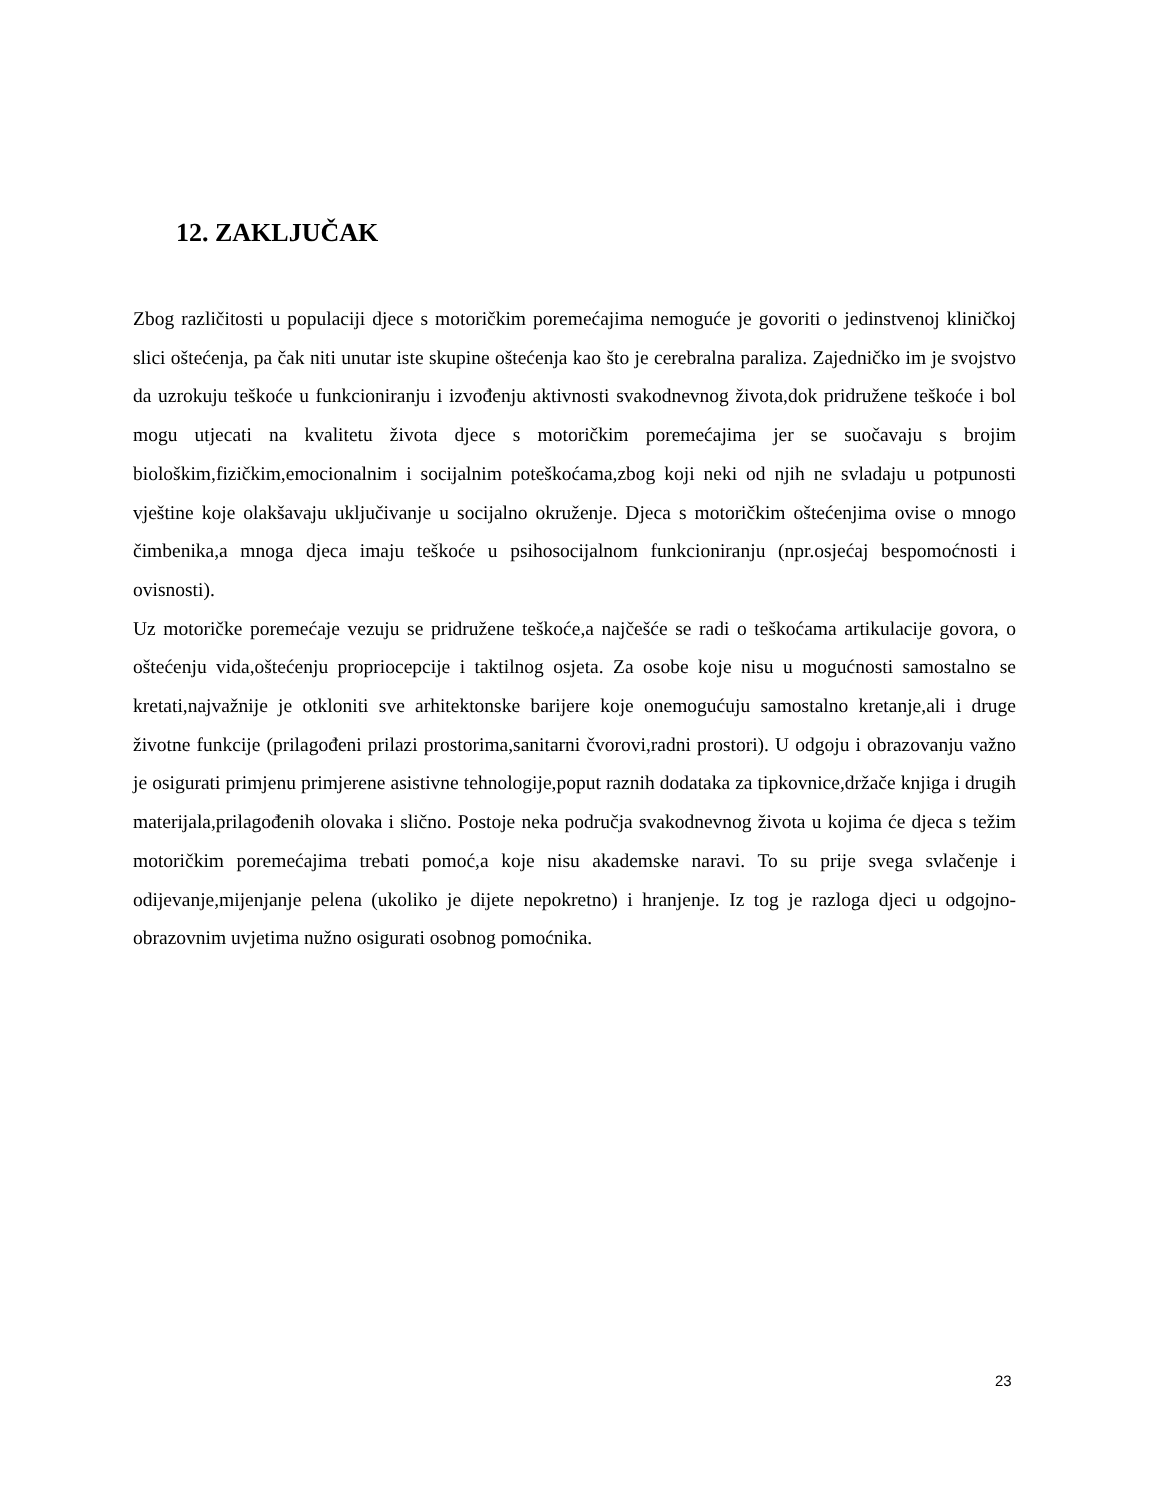12. ZAKLJUČAK
Zbog različitosti u populaciji djece s motoričkim poremećajima nemoguće je govoriti o jedinstvenoj kliničkoj slici oštećenja, pa čak niti unutar iste skupine oštećenja kao što je cerebralna paraliza. Zajedničko im je svojstvo da uzrokuju teškoće u funkcioniranju i izvođenju aktivnosti svakodnevnog života,dok pridružene teškoće i bol mogu utjecati na kvalitetu života djece s motoričkim poremećajima jer se suočavaju s brojim biološkim,fizičkim,emocionalnim i socijalnim poteškoćama,zbog koji neki od njih ne svladaju u potpunosti vještine koje olakšavaju uključivanje u socijalno okruženje. Djeca s motoričkim oštećenjima ovise o mnogo čimbenika,a mnoga djeca imaju teškoće u psihosocijalnom funkcioniranju (npr.osjećaj bespomoćnosti i ovisnosti).
Uz motoričke poremećaje vezuju se pridružene teškoće,a najčešće se radi o teškoćama artikulacije govora, o oštećenju vida,oštećenju propriocepcije i taktilnog osjeta. Za osobe koje nisu u mogućnosti samostalno se kretati,najvažnije je otkloniti sve arhitektonske barijere koje onemogućuju samostalno kretanje,ali i druge životne funkcije (prilagođeni prilazi prostorima,sanitarni čvorovi,radni prostori). U odgoju i obrazovanju važno je osigurati primjenu primjerene asistivne tehnologije,poput raznih dodataka za tipkovnice,držače knjiga i drugih materijala,prilagođenih olovaka i slično. Postoje neka područja svakodnevnog života u kojima će djeca s težim motoričkim poremećajima trebati pomoć,a koje nisu akademske naravi. To su prije svega svlačenje i odijevanje,mijenjanje pelena (ukoliko je dijete nepokretno) i hranjenje. Iz tog je razloga djeci u odgojno-obrazovnim uvjetima nužno osigurati osobnog pomoćnika.
23